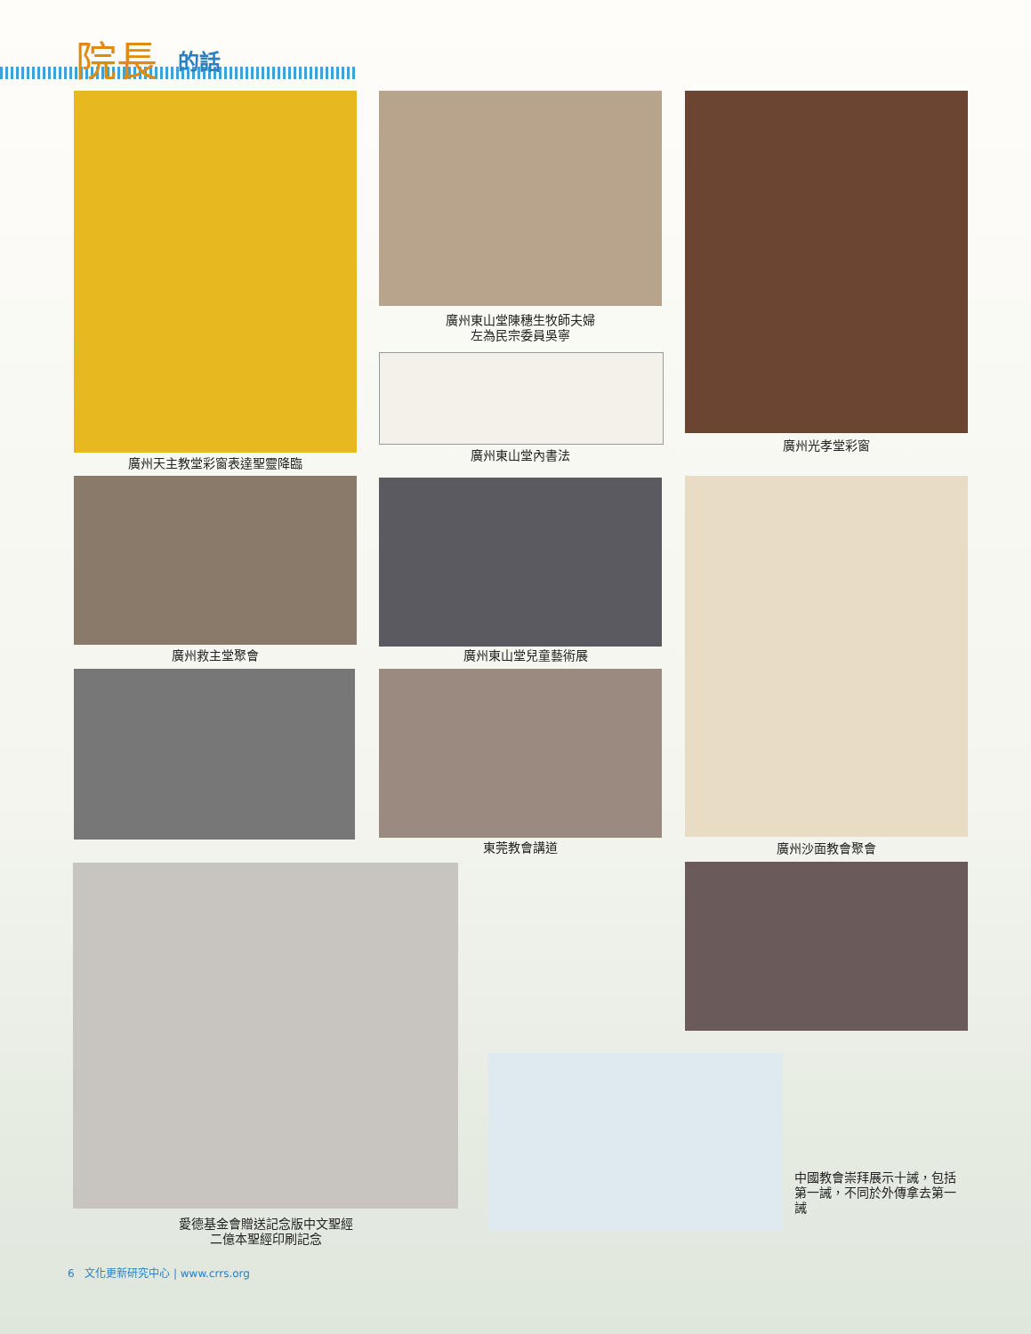院長 的話
廣州天主教堂彩窗表達聖靈降臨
廣州東山堂陳穗生牧師夫婦
左為民宗委員吳寧
廣州東山堂內書法
廣州光孝堂彩窗
廣州救主堂聚會 廣州東山堂兒童藝術展
東莞教會講道 廣州沙面教會聚會
愛德基金會贈送記念版中文聖經
二億本聖經印刷記念
中國教會崇拜展示十誡，包括第一誡，不同於外傳拿去第一誡
6 文化更新研究中心 | www.crrs.org